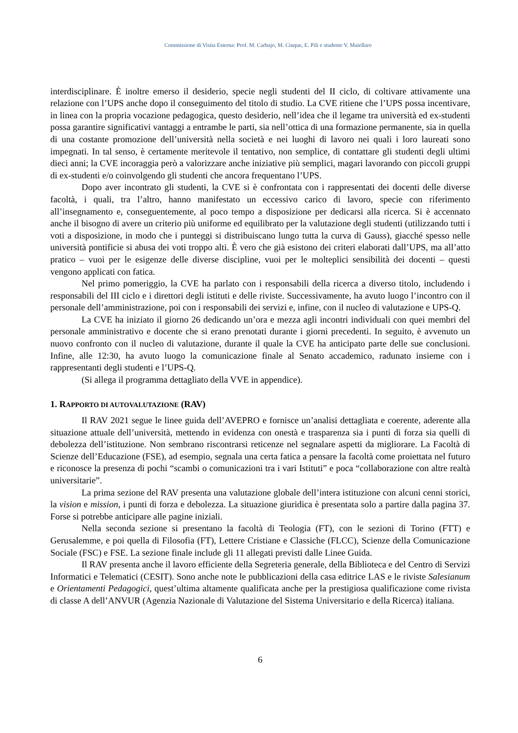Commissione di Visita Esterna: Prof. M. Carbajo, M. Cinque, E. Pili e studente V. Maiellaro
interdisciplinare. È inoltre emerso il desiderio, specie negli studenti del II ciclo, di coltivare attivamente una relazione con l’UPS anche dopo il conseguimento del titolo di studio. La CVE ritiene che l’UPS possa incentivare, in linea con la propria vocazione pedagogica, questo desiderio, nell’idea che il legame tra università ed ex-studenti possa garantire significativi vantaggi a entrambe le parti, sia nell’ottica di una formazione permanente, sia in quella di una costante promozione dell’università nella società e nei luoghi di lavoro nei quali i loro laureati sono impegnati. In tal senso, è certamente meritevole il tentativo, non semplice, di contattare gli studenti degli ultimi dieci anni; la CVE incoraggia però a valorizzare anche iniziative più semplici, magari lavorando con piccoli gruppi di ex-studenti e/o coinvolgendo gli studenti che ancora frequentano l’UPS.
Dopo aver incontrato gli studenti, la CVE si è confrontata con i rappresentati dei docenti delle diverse facoltà, i quali, tra l’altro, hanno manifestato un eccessivo carico di lavoro, specie con riferimento all’insegnamento e, conseguentemente, al poco tempo a disposizione per dedicarsi alla ricerca. Si è accennato anche il bisogno di avere un criterio più uniforme ed equilibrato per la valutazione degli studenti (utilizzando tutti i voti a disposizione, in modo che i punteggi si distribuiscano lungo tutta la curva di Gauss), giacché spesso nelle università pontificie si abusa dei voti troppo alti. È vero che già esistono dei criteri elaborati dall’UPS, ma all’atto pratico – vuoi per le esigenze delle diverse discipline, vuoi per le molteplici sensibilità dei docenti – questi vengono applicati con fatica.
Nel primo pomeriggio, la CVE ha parlato con i responsabili della ricerca a diverso titolo, includendo i responsabili del III ciclo e i direttori degli istituti e delle riviste. Successivamente, ha avuto luogo l’incontro con il personale dell’amministrazione, poi con i responsabili dei servizi e, infine, con il nucleo di valutazione e UPS-Q.
La CVE ha iniziato il giorno 26 dedicando un’ora e mezza agli incontri individuali con quei membri del personale amministrativo e docente che si erano prenotati durante i giorni precedenti. In seguito, è avvenuto un nuovo confronto con il nucleo di valutazione, durante il quale la CVE ha anticipato parte delle sue conclusioni. Infine, alle 12:30, ha avuto luogo la comunicazione finale al Senato accademico, radunato insieme con i rappresentanti degli studenti e l’UPS-Q.
(Si allega il programma dettagliato della VVE in appendice).
1. RAPPORTO DI AUTOVALUTAZIONE (RAV)
Il RAV 2021 segue le linee guida dell’AVEPRO e fornisce un’analisi dettagliata e coerente, aderente alla situazione attuale dell’università, mettendo in evidenza con onestà e trasparenza sia i punti di forza sia quelli di debolezza dell’istituzione. Non sembrano riscontrarsi reticenze nel segnalare aspetti da migliorare. La Facoltà di Scienze dell’Educazione (FSE), ad esempio, segnala una certa fatica a pensare la facoltà come proiettata nel futuro e riconosce la presenza di pochi “scambi o comunicazioni tra i vari Istituti” e poca “collaborazione con altre realtà universitarie”.
La prima sezione del RAV presenta una valutazione globale dell’intera istituzione con alcuni cenni storici, la vision e mission, i punti di forza e debolezza. La situazione giuridica è presentata solo a partire dalla pagina 37. Forse si potrebbe anticipare alle pagine iniziali.
Nella seconda sezione si presentano la facoltà di Teologia (FT), con le sezioni di Torino (FTT) e Gerusalemme, e poi quella di Filosofia (FT), Lettere Cristiane e Classiche (FLCC), Scienze della Comunicazione Sociale (FSC) e FSE. La sezione finale include gli 11 allegati previsti dalle Linee Guida.
Il RAV presenta anche il lavoro efficiente della Segreteria generale, della Biblioteca e del Centro di Servizi Informatici e Telematici (CESIT). Sono anche note le pubblicazioni della casa editrice LAS e le riviste Salesianum e Orientamenti Pedagogici, quest’ultima altamente qualificata anche per la prestigiosa qualificazione come rivista di classe A dell’ANVUR (Agenzia Nazionale di Valutazione del Sistema Universitario e della Ricerca) italiana.
6